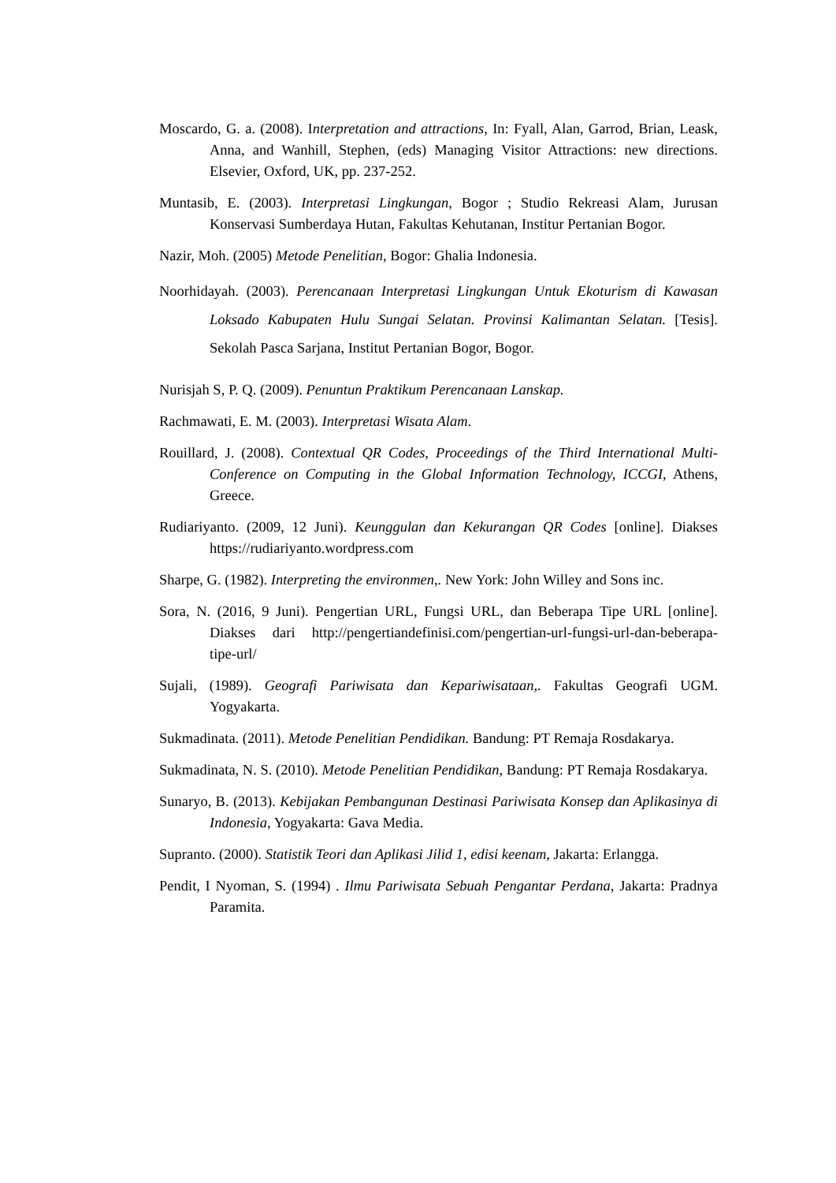Moscardo, G. a. (2008). Interpretation and attractions, In: Fyall, Alan, Garrod, Brian, Leask, Anna, and Wanhill, Stephen, (eds) Managing Visitor Attractions: new directions. Elsevier, Oxford, UK, pp. 237-252.
Muntasib, E. (2003). Interpretasi Lingkungan, Bogor ; Studio Rekreasi Alam, Jurusan Konservasi Sumberdaya Hutan, Fakultas Kehutanan, Institur Pertanian Bogor.
Nazir, Moh. (2005) Metode Penelitian, Bogor: Ghalia Indonesia.
Noorhidayah. (2003). Perencanaan Interpretasi Lingkungan Untuk Ekoturism di Kawasan Loksado Kabupaten Hulu Sungai Selatan. Provinsi Kalimantan Selatan. [Tesis]. Sekolah Pasca Sarjana, Institut Pertanian Bogor, Bogor.
Nurisjah S, P. Q. (2009). Penuntun Praktikum Perencanaan Lanskap.
Rachmawati, E. M. (2003). Interpretasi Wisata Alam.
Rouillard, J. (2008). Contextual QR Codes, Proceedings of the Third International Multi-Conference on Computing in the Global Information Technology, ICCGI, Athens, Greece.
Rudiariyanto. (2009, 12 Juni). Keunggulan dan Kekurangan QR Codes [online]. Diakses https://rudiariyanto.wordpress.com
Sharpe, G. (1982). Interpreting the environmen,. New York: John Willey and Sons inc.
Sora, N. (2016, 9 Juni). Pengertian URL, Fungsi URL, dan Beberapa Tipe URL [online]. Diakses dari http://pengertiandefinisi.com/pengertian-url-fungsi-url-dan-beberapa-tipe-url/
Sujali, (1989). Geografi Pariwisata dan Kepariwisataan,. Fakultas Geografi UGM. Yogyakarta.
Sukmadinata. (2011). Metode Penelitian Pendidikan. Bandung: PT Remaja Rosdakarya.
Sukmadinata, N. S. (2010). Metode Penelitian Pendidikan, Bandung: PT Remaja Rosdakarya.
Sunaryo, B. (2013). Kebijakan Pembangunan Destinasi Pariwisata Konsep dan Aplikasinya di Indonesia, Yogyakarta: Gava Media.
Supranto. (2000). Statistik Teori dan Aplikasi Jilid 1, edisi keenam, Jakarta: Erlangga.
Pendit, I Nyoman, S. (1994) . Ilmu Pariwisata Sebuah Pengantar Perdana, Jakarta: Pradnya Paramita.